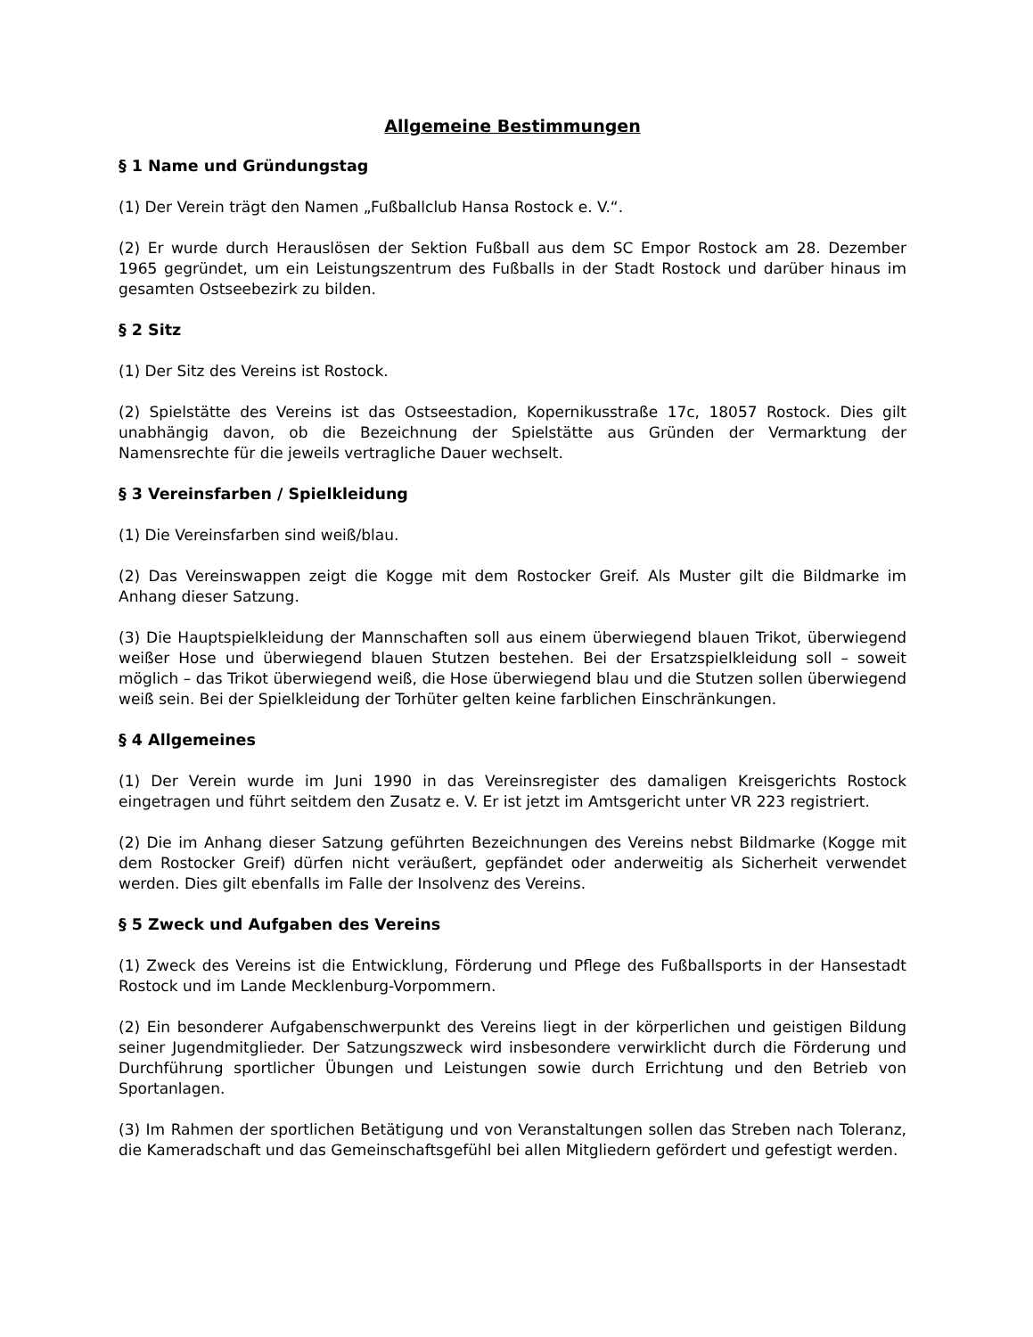Allgemeine Bestimmungen
§ 1 Name und Gründungstag
(1) Der Verein trägt den Namen „Fußballclub Hansa Rostock e. V.“.
(2) Er wurde durch Herauslösen der Sektion Fußball aus dem SC Empor Rostock am 28. Dezember 1965 gegründet, um ein Leistungszentrum des Fußballs in der Stadt Rostock und darüber hinaus im gesamten Ostseebezirk zu bilden.
§ 2 Sitz
(1) Der Sitz des Vereins ist Rostock.
(2) Spielstätte des Vereins ist das Ostseestadion, Kopernikusstraße 17c, 18057 Rostock. Dies gilt unabhängig davon, ob die Bezeichnung der Spielstätte aus Gründen der Vermarktung der Namensrechte für die jeweils vertragliche Dauer wechselt.
§ 3 Vereinsfarben / Spielkleidung
(1) Die Vereinsfarben sind weiß/blau.
(2) Das Vereinswappen zeigt die Kogge mit dem Rostocker Greif. Als Muster gilt die Bildmarke im Anhang dieser Satzung.
(3) Die Hauptspielkleidung der Mannschaften soll aus einem überwiegend blauen Trikot, überwiegend weißer Hose und überwiegend blauen Stutzen bestehen. Bei der Ersatzspielkleidung soll – soweit möglich – das Trikot überwiegend weiß, die Hose überwiegend blau und die Stutzen sollen überwiegend weiß sein. Bei der Spielkleidung der Torhüter gelten keine farblichen Einschränkungen.
§ 4 Allgemeines
(1) Der Verein wurde im Juni 1990 in das Vereinsregister des damaligen Kreisgerichts Rostock eingetragen und führt seitdem den Zusatz e. V. Er ist jetzt im Amtsgericht unter VR 223 registriert.
(2) Die im Anhang dieser Satzung geführten Bezeichnungen des Vereins nebst Bildmarke (Kogge mit dem Rostocker Greif) dürfen nicht veräußert, gepfändet oder anderweitig als Sicherheit verwendet werden. Dies gilt ebenfalls im Falle der Insolvenz des Vereins.
§ 5 Zweck und Aufgaben des Vereins
(1) Zweck des Vereins ist die Entwicklung, Förderung und Pflege des Fußballsports in der Hansestadt Rostock und im Lande Mecklenburg-Vorpommern.
(2) Ein besonderer Aufgabenschwerpunkt des Vereins liegt in der körperlichen und geistigen Bildung seiner Jugendmitglieder. Der Satzungszweck wird insbesondere verwirklicht durch die Förderung und Durchführung sportlicher Übungen und Leistungen sowie durch Errichtung und den Betrieb von Sportanlagen.
(3) Im Rahmen der sportlichen Betätigung und von Veranstaltungen sollen das Streben nach Toleranz, die Kameradschaft und das Gemeinschaftsgefühl bei allen Mitgliedern gefördert und gefestigt werden.